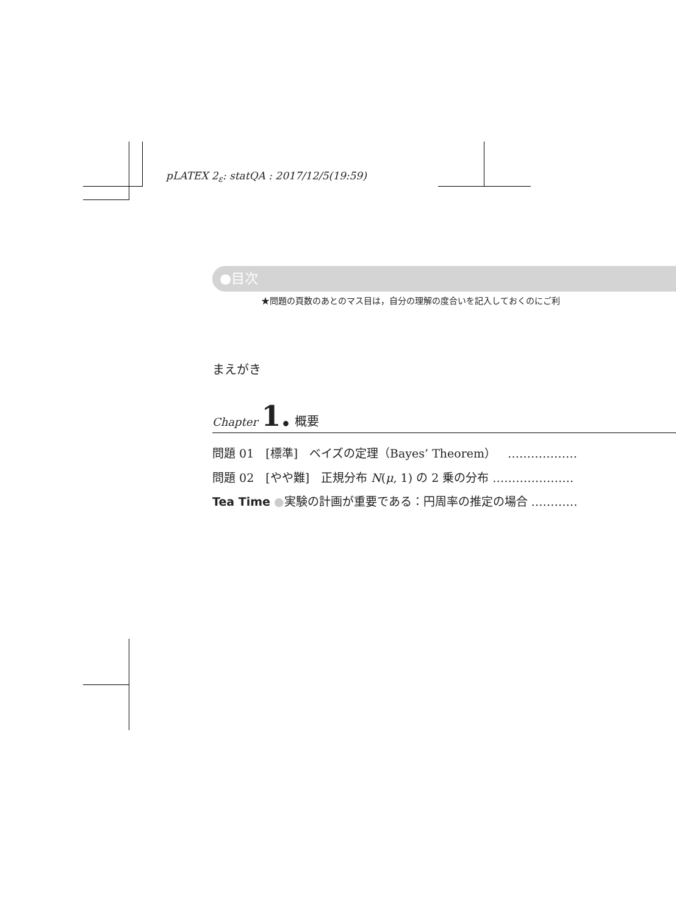pLATEX 2<sub>ε</sub>: statQA : 2017/12/5(19:59)
●目次
★問題の頁数のあとのマス目は，自分の理解の度合いを記入しておくのにご利
まえがき
Chapter 1. 概要
問題 01　[標準]　ベイズの定理（Bayes’ Theorem）　………………
問題 02　[やや難]　正規分布 N(μ, 1) の 2 乗の分布 …………………
Tea Time ●実験の計画が重要である：円周率の推定の場合 …………